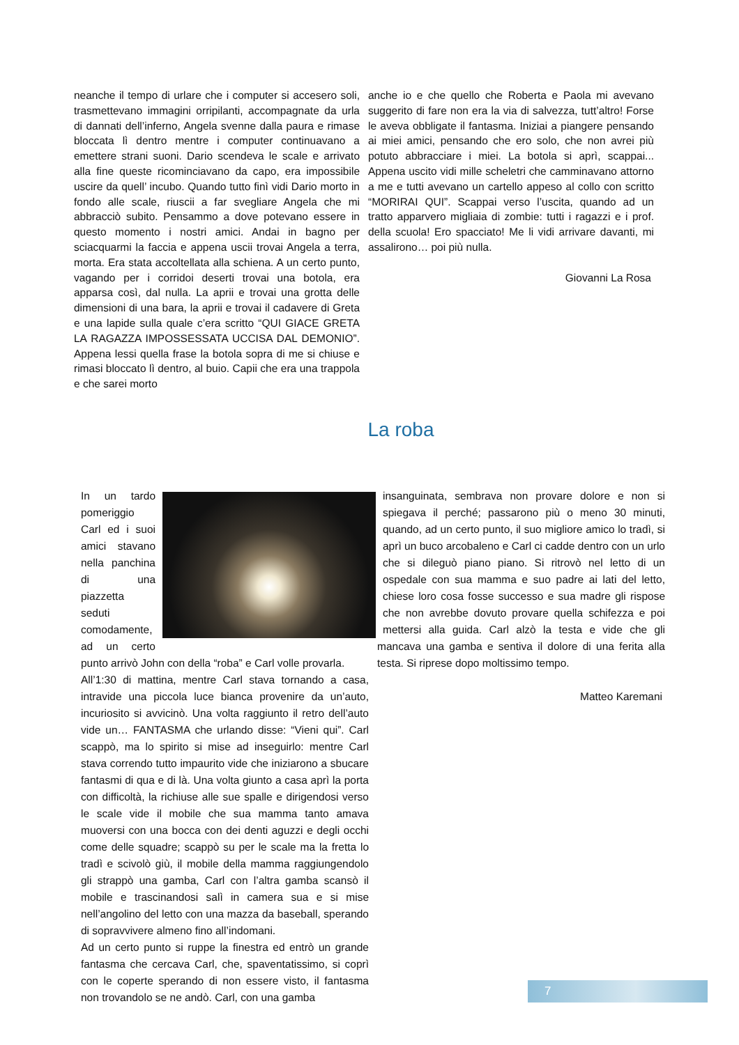neanche il tempo di urlare che i computer si accesero soli, trasmettevano immagini orripilanti, accompagnate da urla di dannati dell’inferno, Angela svenne dalla paura e rimase bloccata lì dentro mentre i computer continuavano a emettere strani suoni. Dario scendeva le scale e arrivato alla fine queste ricominciavano da capo, era impossibile uscire da quell’ incubo. Quando tutto finì vidi Dario morto in fondo alle scale, riuscii a far svegliare Angela che mi abbracciò subito. Pensammo a dove potevano essere in questo momento i nostri amici. Andai in bagno per sciacquarmi la faccia e appena uscii trovai Angela a terra, morta. Era stata accoltellata alla schiena. A un certo punto, vagando per i corridoi deserti trovai una botola, era apparsa così, dal nulla. La aprii e trovai una grotta delle dimensioni di una bara, la aprii e trovai il cadavere di Greta e una lapide sulla quale c’era scritto “QUI GIACE GRETA LA RAGAZZA IMPOSSESSATA UCCISA DAL DEMONIO”. Appena lessi quella frase la botola sopra di me si chiuse e rimasi bloccato lì dentro, al buio. Capii che era una trappola e che sarei morto
anche io e che quello che Roberta e Paola mi avevano suggerito di fare non era la via di salvezza, tutt’altro! Forse le aveva obbligate il fantasma. Iniziai a piangere pensando ai miei amici, pensando che ero solo, che non avrei più potuto abbracciare i miei. La botola si aprì, scappai... Appena uscito vidi mille scheletri che camminavano attorno a me e tutti avevano un cartello appeso al collo con scritto “MORIRAI QUI”. Scappai verso l’uscita, quando ad un tratto apparvero migliaia di zombie: tutti i ragazzi e i prof. della scuola! Ero spacciato! Me li vidi arrivare davanti, mi assalirono… poi più nulla.
Giovanni La Rosa
La roba
In un tardo pomeriggio Carl ed i suoi amici stavano nella panchina di una piazzetta seduti comodamente, ad un certo punto arrivò John con della “roba” e Carl volle provarla.
All’1:30 di mattina, mentre Carl stava tornando a casa, intravide una piccola luce bianca provenire da un’auto, incuriosito si avvicinò. Una volta raggiunto il retro dell’auto vide un… FANTASMA che urlando disse: “Vieni qui”. Carl scappò, ma lo spirito si mise ad inseguirlo: mentre Carl stava correndo tutto impaurito vide che iniziarono a sbucare fantasmi di qua e di là. Una volta giunto a casa aprì la porta con difficoltà, la richiuse alle sue spalle e dirigendosi verso le scale vide il mobile che sua mamma tanto amava muoversi con una bocca con dei denti aguzzi e degli occhi come delle squadre; scappò su per le scale ma la fretta lo tradì e scivolò giù, il mobile della mamma raggiungendolo gli strappò una gamba, Carl con l’altra gamba scansò il mobile e trascinandosi salì in camera sua e si mise nell’angolino del letto con una mazza da baseball, sperando di sopravvivere almeno fino all’indomani.
Ad un certo punto si ruppe la finestra ed entrò un grande fantasma che cercava Carl, che, spaventatissimo, si coprì con le coperte sperando di non essere visto, il fantasma non trovandolo se ne andò. Carl, con una gamba
insanguinata, sembrava non provare dolore e non si spiegava il perché; passarono più o meno 30 minuti, quando, ad un certo punto, il suo migliore amico lo tradì, si aprì un buco arcobaleno e Carl ci cadde dentro con un urlo che si dileguò piano piano. Si ritrovò nel letto di un ospedale con sua mamma e suo padre ai lati del letto, chiese loro cosa fosse successo e sua madre gli rispose che non avrebbe dovuto provare quella schifezza e poi mettersi alla guida. Carl alzò la testa e vide che gli mancava una gamba e sentiva il dolore di una ferita alla testa. Si riprese dopo moltissimo tempo.
Matteo Karemani
7